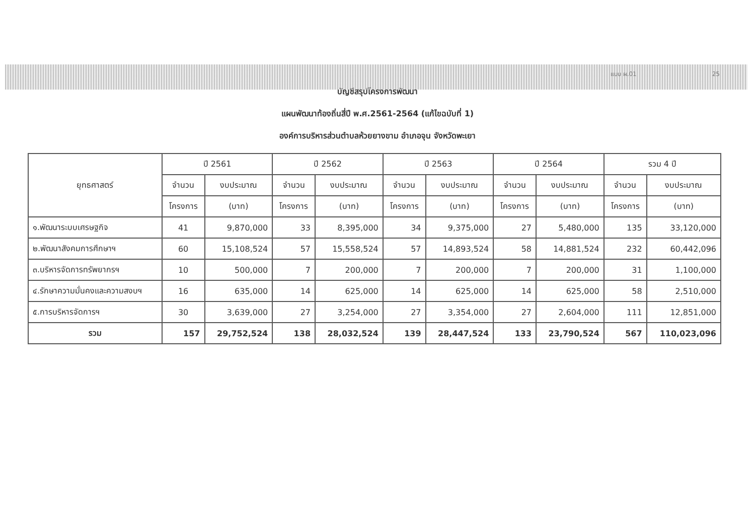แบบ ผ.01 25
บัญชีสรุปโครงการพัฒนา
แผนพัฒนาท้องถิ่นสี่ปี พ.ศ.2561-2564 (แก้ไขฉบับที่ 1)
องค์การบริหารส่วนตำบลห้วยยางขาม อำเภอจุน จังหวัดพะเยา
| ยุทธศาสตร์ | ปี 2561 | | ปี 2562 | | ปี 2563 | | ปี 2564 | | รวม 4 ปี | |
| --- | --- | --- | --- | --- | --- | --- | --- | --- | --- | --- |
| | จำนวน | งบประมาณ | จำนวน | งบประมาณ | จำนวน | งบประมาณ | จำนวน | งบประมาณ | จำนวน | งบประมาณ |
| | โครงการ | (บาท) | โครงการ | (บาท) | โครงการ | (บาท) | โครงการ | (บาท) | โครงการ | (บาท) |
| ๑.พัฒนาระบบเศรษฐกิจ | 41 | 9,870,000 | 33 | 8,395,000 | 34 | 9,375,000 | 27 | 5,480,000 | 135 | 33,120,000 |
| ๒.พัฒนาสังคมการศึกษาฯ | 60 | 15,108,524 | 57 | 15,558,524 | 57 | 14,893,524 | 58 | 14,881,524 | 232 | 60,442,096 |
| ๓.บริหารจัดการทรัพยากรฯ | 10 | 500,000 | 7 | 200,000 | 7 | 200,000 | 7 | 200,000 | 31 | 1,100,000 |
| ๔.รักษาความมั่นคงและความสงบฯ | 16 | 635,000 | 14 | 625,000 | 14 | 625,000 | 14 | 625,000 | 58 | 2,510,000 |
| ๕.การบริหารจัดการฯ | 30 | 3,639,000 | 27 | 3,254,000 | 27 | 3,354,000 | 27 | 2,604,000 | 111 | 12,851,000 |
| รวม | 157 | 29,752,524 | 138 | 28,032,524 | 139 | 28,447,524 | 133 | 23,790,524 | 567 | 110,023,096 |